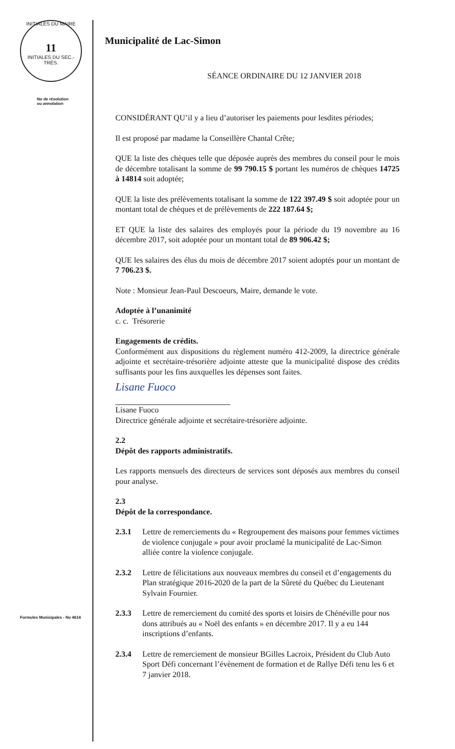INITIALES DU MAIRE
11
INITIALES DU SEC.-TRÉS.
No de résolution
ou annotation
Formules Municipales - No 4614
Municipalité de Lac-Simon
SÉANCE ORDINAIRE DU 12 JANVIER 2018
CONSIDÉRANT QU’il y a lieu d’autoriser les paiements pour lesdites périodes;
Il est proposé par madame la Conseillère Chantal Crête;
QUE la liste des chèques telle que déposée auprès des membres du conseil pour le mois de décembre totalisant la somme de 99 790.15 $ portant les numéros de chèques 14725 à 14814 soit adoptée;
QUE la liste des prélèvements totalisant la somme de 122 397.49 $ soit adoptée pour un montant total de chèques et de prélèvements de 222 187.64 $;
ET QUE la liste des salaires des employés pour la période du 19 novembre au 16 décembre 2017, soit adoptée pour un montant total de 89 906.42 $;
QUE les salaires des élus du mois de décembre 2017 soient adoptés pour un montant de 7 706.23 $.
Note : Monsieur Jean-Paul Descoeurs, Maire, demande le vote.
Adoptée à l’unanimité
c. c. Trésorerie
Engagements de crédits.
Conformément aux dispositions du règlement numéro 412-2009, la directrice générale adjointe et secrétaire-trésorière adjointe atteste que la municipalité dispose des crédits suffisants pour les fins auxquelles les dépenses sont faites.
Lisane Fuoco
Lisane Fuoco
Directrice générale adjointe et secrétaire-trésorière adjointe.
2.2
Dépôt des rapports administratifs.
Les rapports mensuels des directeurs de services sont déposés aux membres du conseil pour analyse.
2.3
Dépôt de la correspondance.
2.3.1 Lettre de remerciements du « Regroupement des maisons pour femmes victimes de violence conjugale » pour avoir proclamé la municipalité de Lac-Simon alliée contre la violence conjugale.
2.3.2 Lettre de félicitations aux nouveaux membres du conseil et d’engagements du Plan stratégique 2016-2020 de la part de la Sûreté du Québec du Lieutenant Sylvain Fournier.
2.3.3 Lettre de remerciement du comité des sports et loisirs de Chénéville pour nos dons attribués au « Noël des enfants » en décembre 2017. Il y a eu 144 inscriptions d’enfants.
2.3.4 Lettre de remerciement de monsieur BGilles Lacroix, Président du Club Auto Sport Défi concernant l’évènement de formation et de Rallye Défi tenu les 6 et 7 janvier 2018.